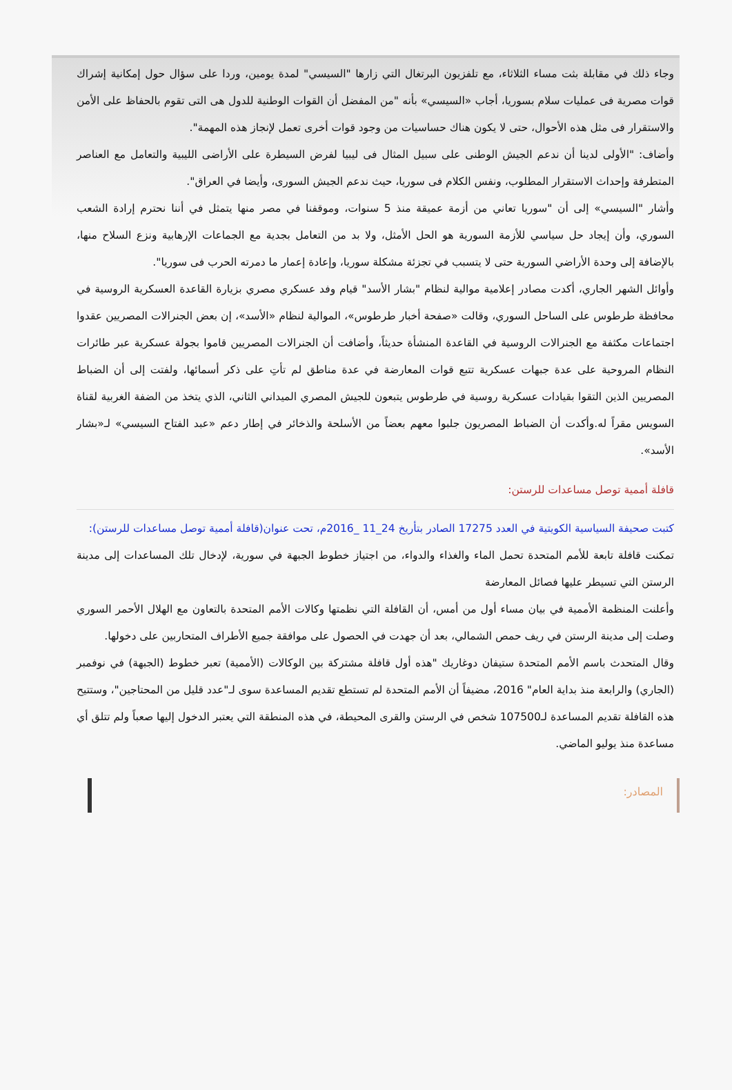وجاء ذلك في مقابلة بثت مساء الثلاثاء، مع تلفزيون البرتغال التي زارها "السيسي" لمدة يومين، وردا على سؤال حول إمكانية إشراك قوات مصرية فى عمليات سلام بسوريا، أجاب «السيسي» بأنه "من المفضل أن القوات الوطنية للدول هى التى تقوم بالحفاظ على الأمن والاستقرار فى مثل هذه الأحوال، حتى لا يكون هناك حساسيات من وجود قوات أخرى تعمل لإنجاز هذه المهمة".
وأضاف: "الأولى لدينا أن ندعم الجيش الوطنى على سبيل المثال فى ليبيا لفرض السيطرة على الأراضى الليبية والتعامل مع العناصر المتطرفة وإحداث الاستقرار المطلوب، ونفس الكلام فى سوريا، حيث ندعم الجيش السورى، وأيضا في العراق".
وأشار "السيسي» إلى أن "سوريا تعاني من أزمة عميقة منذ 5 سنوات، وموقفنا في مصر منها يتمثل في أننا نحترم إرادة الشعب السوري، وأن إيجاد حل سياسي للأزمة السورية هو الحل الأمثل، ولا بد من التعامل بجدية مع الجماعات الإرهابية ونزع السلاح منها، بالإضافة إلى وحدة الأراضي السورية حتى لا يتسبب في تجزئة مشكلة سوريا، وإعادة إعمار ما دمرته الحرب فى سوريا".
وأوائل الشهر الجاري، أكدت مصادر إعلامية موالية لنظام "بشار الأسد" قيام وفد عسكري مصري بزيارة القاعدة العسكرية الروسية في محافظة طرطوس على الساحل السوري، وقالت «صفحة أخبار طرطوس»، الموالية لنظام «الأسد»، إن بعض الجنرالات المصريين عقدوا اجتماعات مكثفة مع الجنرالات الروسية في القاعدة المنشأة حديثاً، وأضافت أن الجنرالات المصريين قاموا بجولة عسكرية عبر طائرات النظام المروحية على عدة جبهات عسكرية تتبع قوات المعارضة في عدة مناطق لم تأتِ على ذكر أسمائها، ولفتت إلى أن الضباط المصريين الذين التقوا بقيادات عسكرية روسية في طرطوس يتبعون للجيش المصري الميداني الثاني، الذي يتخذ من الضفة الغربية لقناة السويس مقراً له.وأكدت أن الضباط المصريون جلبوا معهم بعضاً من الأسلحة والذخائر في إطار دعم «عبد الفتاح السيسي» لـ«بشار الأسد».
قافلة أممية توصل مساعدات للرستن:
كتبت صحيفة السياسية الكويتية في العدد 17275 الصادر بتأريخ 24_11 _2016م، تحت عنوان(قافلة أممية توصل مساعدات للرستن):
تمكنت قافلة تابعة للأمم المتحدة تحمل الماء والغذاء والدواء، من اجتياز خطوط الجبهة في سورية، لإدخال تلك المساعدات إلى مدينة الرستن التي تسيطر عليها فصائل المعارضة
وأعلنت المنظمة الأممية في بيان مساء أول من أمس، أن القافلة التي نظمتها وكالات الأمم المتحدة بالتعاون مع الهلال الأحمر السوري وصلت إلى مدينة الرستن في ريف حمص الشمالي، بعد أن جهدت في الحصول على موافقة جميع الأطراف المتحاربين على دخولها.
وقال المتحدث باسم الأمم المتحدة ستيفان دوغاريك "هذه أول قافلة مشتركة بين الوكالات (الأممية) تعبر خطوط (الجبهة) في نوفمبر (الجاري) والرابعة منذ بداية العام" 2016، مضيفاً أن الأمم المتحدة لم تستطع تقديم المساعدة سوى لـ"عدد قليل من المحتاجين"، وستتيح هذه القافلة تقديم المساعدة لـ107500 شخص في الرستن والقرى المحيطة، في هذه المنطقة التي يعتبر الدخول إليها صعباً ولم تتلق أي مساعدة منذ يوليو الماضي.
المصادر: